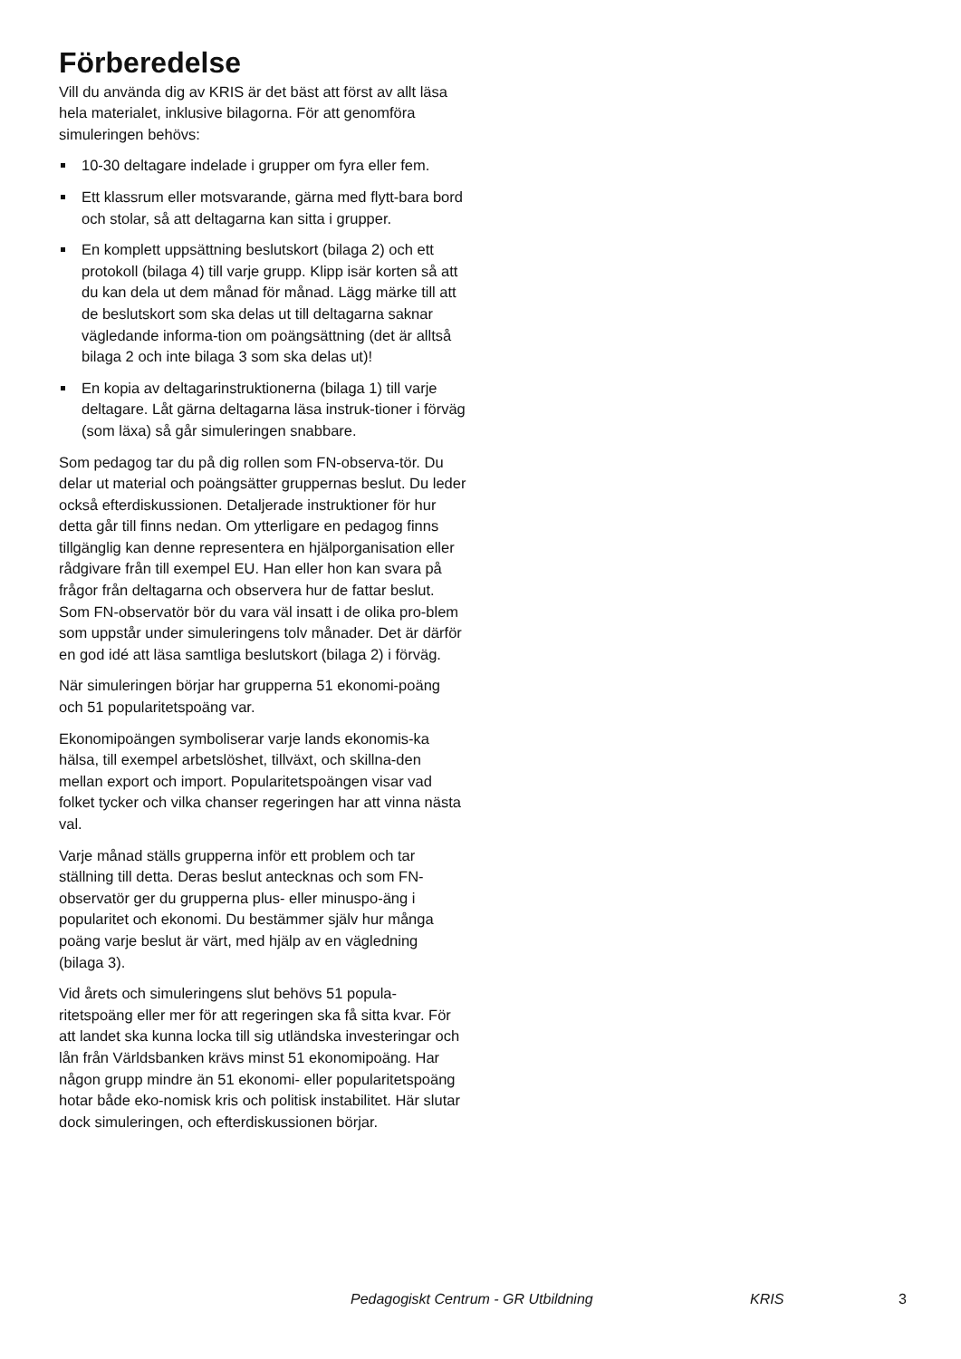Förberedelse
Vill du använda dig av KRIS är det bäst att först av allt läsa hela materialet, inklusive bilagorna. För att genomföra simuleringen behövs:
10-30 deltagare indelade i grupper om fyra eller fem.
Ett klassrum eller motsvarande, gärna med flytt-bara bord och stolar, så att deltagarna kan sitta i grupper.
En komplett uppsättning beslutskort (bilaga 2) och ett protokoll (bilaga 4) till varje grupp. Klipp isär korten så att du kan dela ut dem månad för månad. Lägg märke till att de beslutskort som ska delas ut till deltagarna saknar vägledande informa-tion om poängsättning (det är alltså bilaga 2 och inte bilaga 3 som ska delas ut)!
En kopia av deltagarinstruktionerna (bilaga 1) till varje deltagare. Låt gärna deltagarna läsa instruk-tioner i förväg (som läxa) så går simuleringen snabbare.
Som pedagog tar du på dig rollen som FN-observa-tör. Du delar ut material och poängsätter gruppernas beslut. Du leder också efterdiskussionen. Detaljerade instruktioner för hur detta går till finns nedan. Om ytterligare en pedagog finns tillgänglig kan denne representera en hjälporganisation eller rådgivare från till exempel EU. Han eller hon kan svara på frågor från deltagarna och observera hur de fattar beslut. Som FN-observatör bör du vara väl insatt i de olika pro-blem som uppstår under simuleringens tolv månader. Det är därför en god idé att läsa samtliga beslutskort (bilaga 2) i förväg.
När simuleringen börjar har grupperna 51 ekonomi-poäng och 51 popularitetspoäng var.
Ekonomipoängen symboliserar varje lands ekonomis-ka hälsa, till exempel arbetslöshet, tillväxt, och skillna-den mellan export och import. Popularitetspoängen visar vad folket tycker och vilka chanser regeringen har att vinna nästa val.
Varje månad ställs grupperna inför ett problem och tar ställning till detta. Deras beslut antecknas och som FN-observatör ger du grupperna plus- eller minuspo-äng i popularitet och ekonomi. Du bestämmer själv hur många poäng varje beslut är värt, med hjälp av en vägledning (bilaga 3).
Vid årets och simuleringens slut behövs 51 popula-ritetspoäng eller mer för att regeringen ska få sitta kvar. För att landet ska kunna locka till sig utländska investeringar och lån från Världsbanken krävs minst 51 ekonomipoäng. Har någon grupp mindre än 51 ekonomi- eller popularitetspoäng hotar både eko-nomisk kris och politisk instabilitet. Här slutar dock simuleringen, och efterdiskussionen börjar.
Pedagogiskt Centrum - GR Utbildning KRIS 3